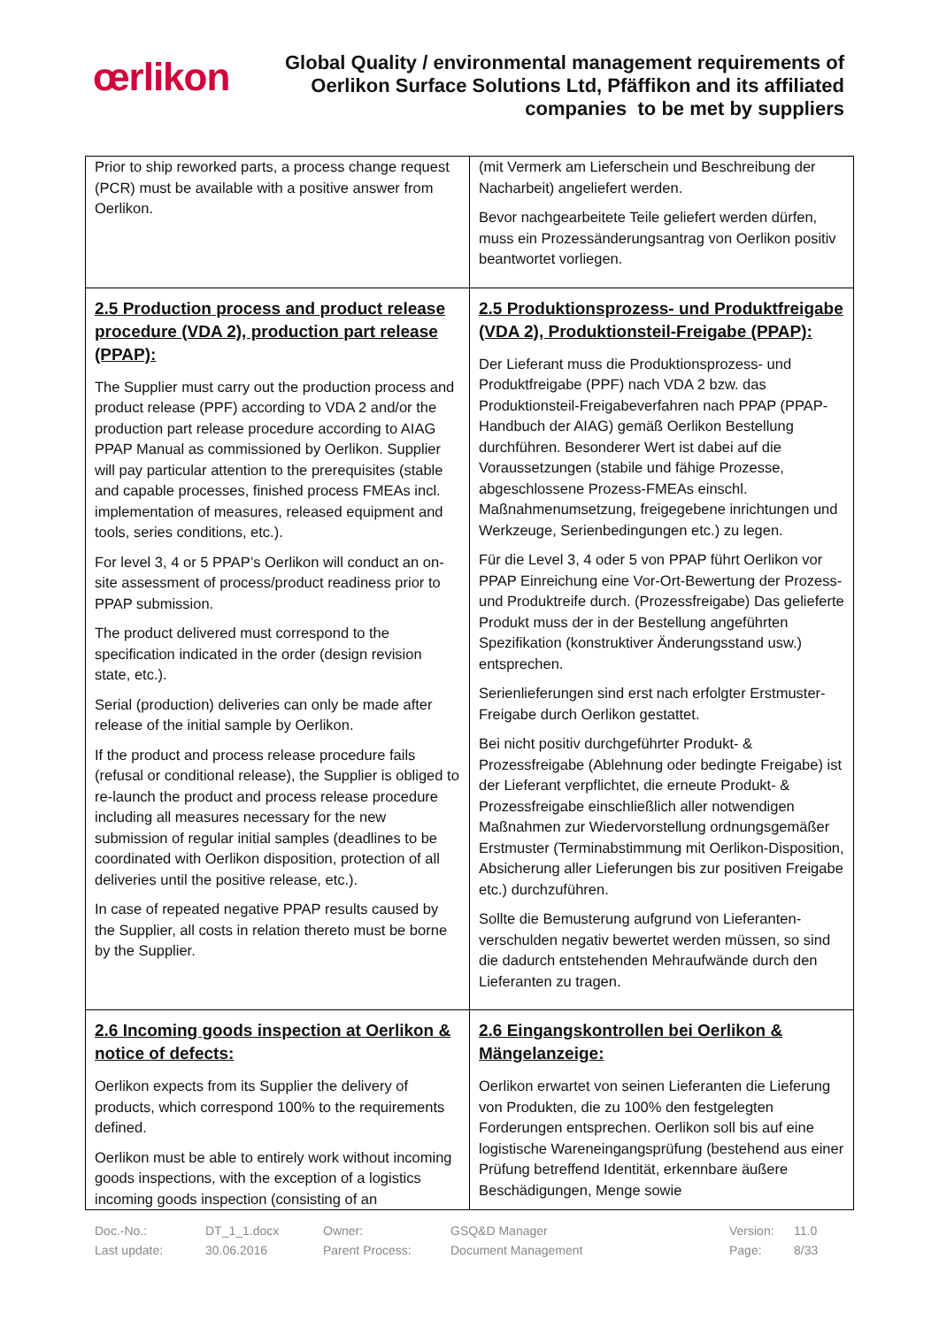œrlikon
Global Quality / environmental management requirements of Oerlikon Surface Solutions Ltd, Pfäffikon and its affiliated companies to be met by suppliers
| Prior to ship reworked parts, a process change request (PCR) must be available with a positive answer from Oerlikon. | (mit Vermerk am Lieferschein und Beschreibung der Nacharbeit) angeliefert werden. Bevor nachgearbeitete Teile geliefert werden dürfen, muss ein Prozessänderungsantrag von Oerlikon positiv beantwortet vorliegen. |
| 2.5 Production process and product release procedure (VDA 2), production part release (PPAP): The Supplier must carry out the production process and product release (PPF) according to VDA 2 and/or the production part release procedure according to AIAG PPAP Manual as commissioned by Oerlikon. Supplier will pay particular attention to the prerequisites (stable and capable processes, finished process FMEAs incl. implementation of measures, released equipment and tools, series conditions, etc.). For level 3, 4 or 5 PPAP’s Oerlikon will conduct an on-site assessment of process/product readiness prior to PPAP submission. The product delivered must correspond to the specification indicated in the order (design revision state, etc.). Serial (production) deliveries can only be made after release of the initial sample by Oerlikon. If the product and process release procedure fails (refusal or conditional release), the Supplier is obliged to re-launch the product and process release procedure including all measures necessary for the new submission of regular initial samples (deadlines to be coordinated with Oerlikon disposition, protection of all deliveries until the positive release, etc.). In case of repeated negative PPAP results caused by the Supplier, all costs in relation thereto must be borne by the Supplier. | 2.5 Produktionsprozess- und Produktfreigabe (VDA 2), Produktionsteil-Freigabe (PPAP): Der Lieferant muss die Produktionsprozess- und Produktfreigabe (PPF) nach VDA 2 bzw. das Produktionsteil-Freigabeverfahren nach PPAP (PPAP-Handbuch der AIAG) gemäß Oerlikon Bestellung durchführen. Besonderer Wert ist dabei auf die Voraussetzungen (stabile und fähige Prozesse, abgeschlossene Prozess-FMEAs einschl. Maßnahmenumsetzung, freigegebene inrichtungen und Werkzeuge, Serienbedingungen etc.) zu legen. Für die Level 3, 4 oder 5 von PPAP führt Oerlikon vor PPAP Einreichung eine Vor-Ort-Bewertung der Prozess- und Produktreife durch. (Prozessfreigabe) Das gelieferte Produkt muss der in der Bestellung angeführten Spezifikation (konstruktiver Änderungsstand usw.) entsprechen. Serienlieferungen sind erst nach erfolgter Erstmuster-Freigabe durch Oerlikon gestattet. Bei nicht positiv durchgeführter Produkt- & Prozessfreigabe (Ablehnung oder bedingte Freigabe) ist der Lieferant verpflichtet, die erneute Produkt- & Prozessfreigabe einschließlich aller notwendigen Maßnahmen zur Wiedervorstellung ordnungsgemäßer Erstmuster (Terminabstimmung mit Oerlikon-Disposition, Absicherung aller Lieferungen bis zur positiven Freigabe etc.) durchzuführen. Sollte die Bemusterung aufgrund von Lieferanten-verschulden negativ bewertet werden müssen, so sind die dadurch entstehenden Mehraufwände durch den Lieferanten zu tragen. |
| 2.6 Incoming goods inspection at Oerlikon & notice of defects: Oerlikon expects from its Supplier the delivery of products, which correspond 100% to the requirements defined. Oerlikon must be able to entirely work without incoming goods inspections, with the exception of a logistics incoming goods inspection (consisting of an | 2.6 Eingangskontrollen bei Oerlikon & Mängelanzeige: Oerlikon erwartet von seinen Lieferanten die Lieferung von Produkten, die zu 100% den festgelegten Forderungen entsprechen. Oerlikon soll bis auf eine logistische Wareneingangsprüfung (bestehend aus einer Prüfung betreffend Identität, erkennbare äußere Beschädigungen, Menge sowie |
Doc.-No.: DT_1_1.docx Owner: GSQ&D Manager Version: 11.0 Last update: 30.06.2016 Parent Process: Document Management Page: 8/33